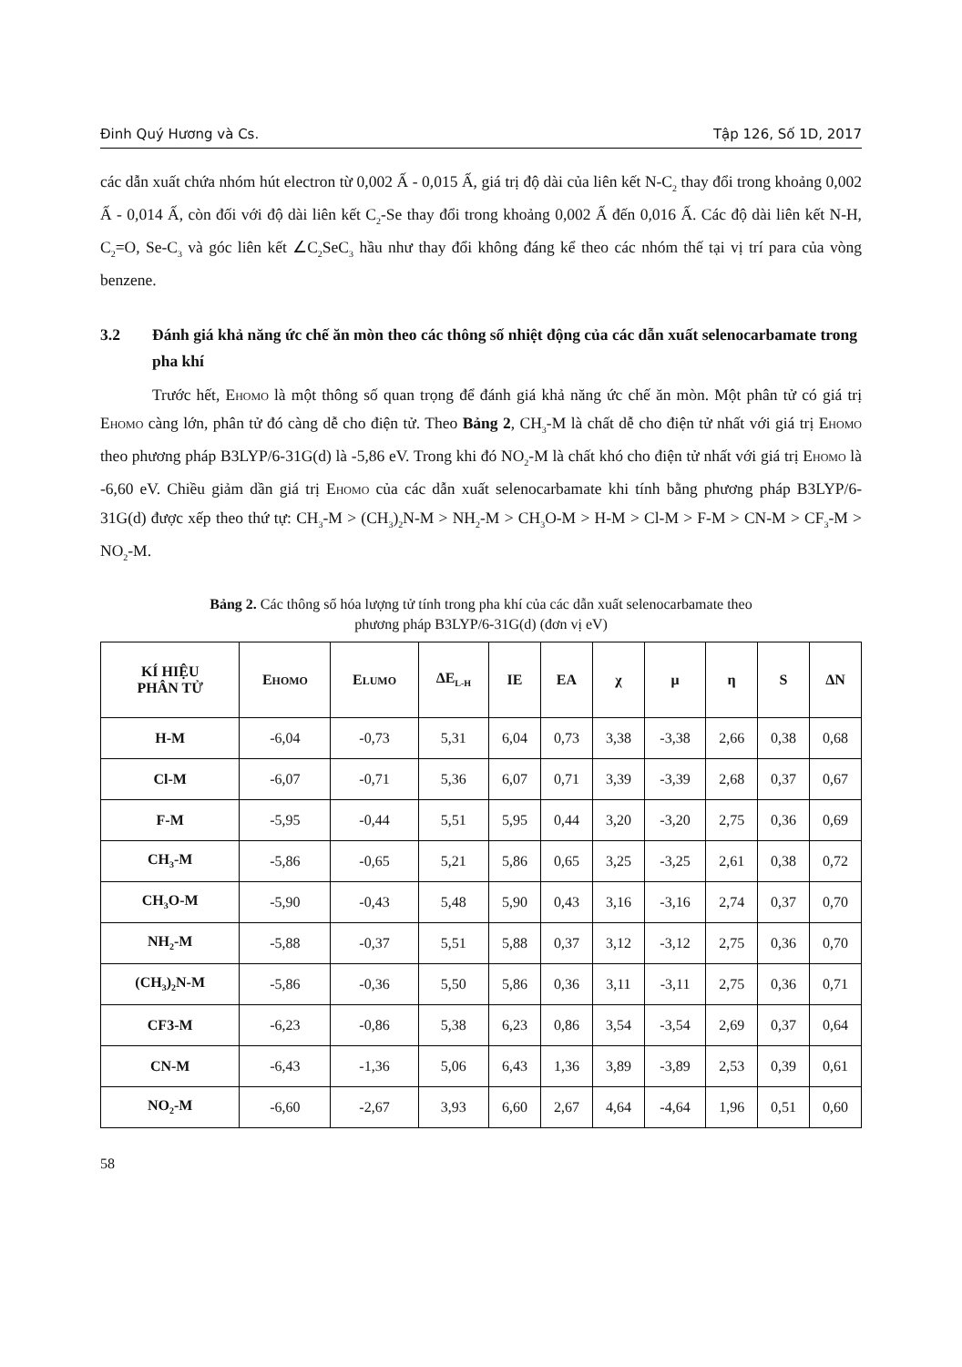Đinh Quý Hương và Cs. Tập 126, Số 1D, 2017
các dẫn xuất chứa nhóm hút electron từ 0,002 Ấ - 0,015 Ấ, giá trị độ dài của liên kết N-C<sub>2</sub> thay đổi trong khoảng 0,002 Ấ - 0,014 Ấ, còn đối với độ dài liên kết C<sub>2</sub>-Se thay đổi trong khoảng 0,002 Ấ đến 0,016 Ấ. Các độ dài liên kết N-H, C<sub>2</sub>=O, Se-C<sub>3</sub> và góc liên kết ∠C<sub>2</sub>SeC<sub>3</sub> hầu như thay đổi không đáng kể theo các nhóm thế tại vị trí para của vòng benzene.
3.2 Đánh giá khả năng ức chế ăn mòn theo các thông số nhiệt động của các dẫn xuất selenocarbamate trong pha khí
Trước hết, EHOMO là một thông số quan trọng để đánh giá khả năng ức chế ăn mòn. Một phân tử có giá trị EHOMO càng lớn, phân tử đó càng dễ cho điện tử. Theo Bảng 2, CH<sub>3</sub>-M là chất dễ cho điện tử nhất với giá trị EHOMO theo phương pháp B3LYP/6-31G(d) là -5,86 eV. Trong khi đó NO<sub>2</sub>-M là chất khó cho điện tử nhất với giá trị EHOMO là -6,60 eV. Chiều giảm dần giá trị EHOMO của các dẫn xuất selenocarbamate khi tính bằng phương pháp B3LYP/6-31G(d) được xếp theo thứ tự: CH<sub>3</sub>-M > (CH<sub>3</sub>)<sub>2</sub>N-M > NH<sub>2</sub>-M > CH<sub>3</sub>O-M > H-M > Cl-M > F-M > CN-M > CF<sub>3</sub>-M > NO<sub>2</sub>-M.
Bảng 2. Các thông số hóa lượng tử tính trong pha khí của các dẫn xuất selenocarbamate theo
phương pháp B3LYP/6-31G(d) (đơn vị eV)
| KÍ HIỆU PHÂN TỬ | E HOMO | E LUMO | ΔE<sub>L-H</sub> | IE | EA | χ | μ | η | S | ΔN |
| --- | --- | --- | --- | --- | --- | --- | --- | --- | --- | --- |
| H-M | -6,04 | -0,73 | 5,31 | 6,04 | 0,73 | 3,38 | -3,38 | 2,66 | 0,38 | 0,68 |
| Cl-M | -6,07 | -0,71 | 5,36 | 6,07 | 0,71 | 3,39 | -3,39 | 2,68 | 0,37 | 0,67 |
| F-M | -5,95 | -0,44 | 5,51 | 5,95 | 0,44 | 3,20 | -3,20 | 2,75 | 0,36 | 0,69 |
| CH<sub>3</sub>-M | -5,86 | -0,65 | 5,21 | 5,86 | 0,65 | 3,25 | -3,25 | 2,61 | 0,38 | 0,72 |
| CH<sub>3</sub>O-M | -5,90 | -0,43 | 5,48 | 5,90 | 0,43 | 3,16 | -3,16 | 2,74 | 0,37 | 0,70 |
| NH<sub>2</sub>-M | -5,88 | -0,37 | 5,51 | 5,88 | 0,37 | 3,12 | -3,12 | 2,75 | 0,36 | 0,70 |
| (CH<sub>3</sub>)<sub>2</sub>N-M | -5,86 | -0,36 | 5,50 | 5,86 | 0,36 | 3,11 | -3,11 | 2,75 | 0,36 | 0,71 |
| CF3-M | -6,23 | -0,86 | 5,38 | 6,23 | 0,86 | 3,54 | -3,54 | 2,69 | 0,37 | 0,64 |
| CN-M | -6,43 | -1,36 | 5,06 | 6,43 | 1,36 | 3,89 | -3,89 | 2,53 | 0,39 | 0,61 |
| NO<sub>2</sub>-M | -6,60 | -2,67 | 3,93 | 6,60 | 2,67 | 4,64 | -4,64 | 1,96 | 0,51 | 0,60 |
58